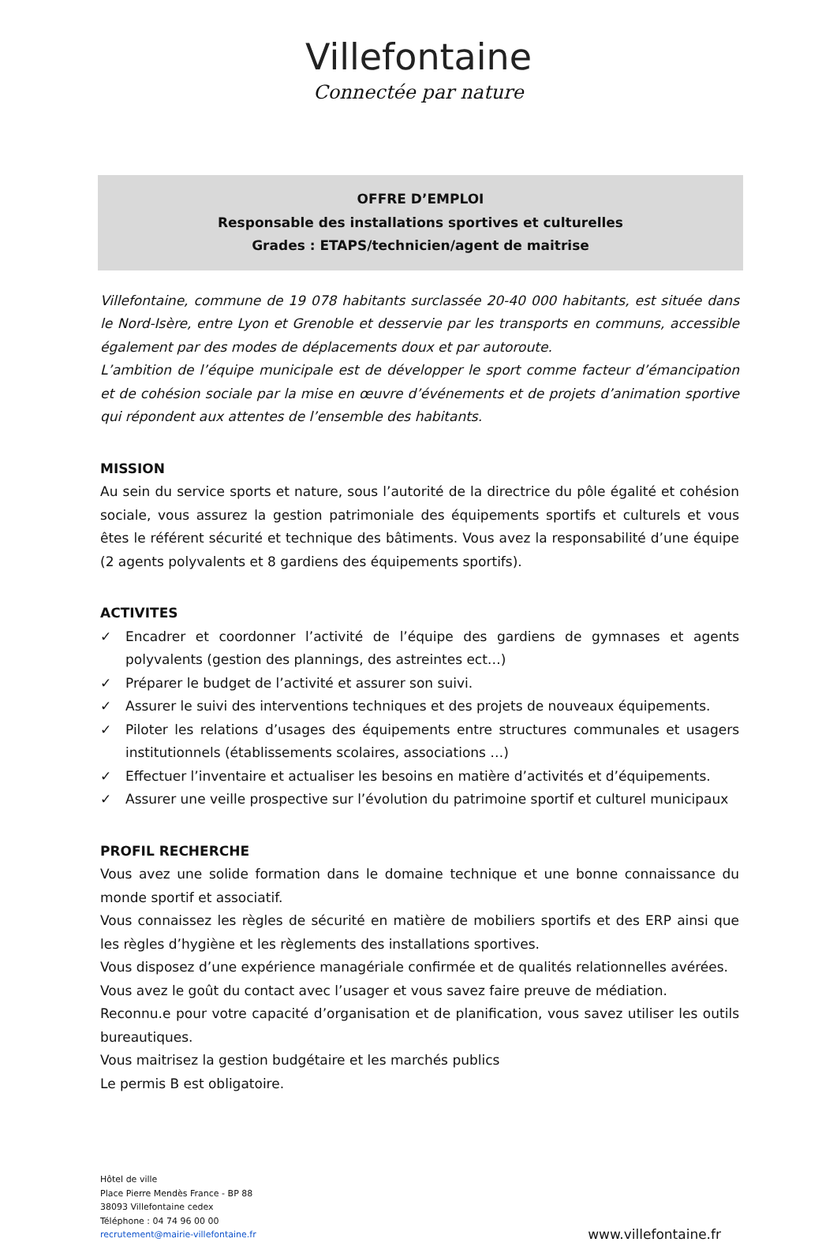Villefontaine
Connectée par nature
OFFRE D’EMPLOI
Responsable des installations sportives et culturelles
Grades : ETAPS/technicien/agent de maitrise
Villefontaine, commune de 19 078 habitants surclassée 20-40 000 habitants, est située dans le Nord-Isère, entre Lyon et Grenoble et desservie par les transports en communs, accessible également par des modes de déplacements doux et par autoroute.
L’ambition de l’équipe municipale est de développer le sport comme facteur d’émancipation et de cohésion sociale par la mise en œuvre d’événements et de projets d’animation sportive qui répondent aux attentes de l’ensemble des habitants.
MISSION
Au sein du service sports et nature, sous l’autorité de la directrice du pôle égalité et cohésion sociale, vous assurez la gestion patrimoniale des équipements sportifs et culturels et vous êtes le référent sécurité et technique des bâtiments. Vous avez la responsabilité d’une équipe (2 agents polyvalents et 8 gardiens des équipements sportifs).
ACTIVITES
✓ Encadrer et coordonner l’activité de l’équipe des gardiens de gymnases et agents polyvalents (gestion des plannings, des astreintes ect…)
✓ Préparer le budget de l’activité et assurer son suivi.
✓ Assurer le suivi des interventions techniques et des projets de nouveaux équipements.
✓ Piloter les relations d’usages des équipements entre structures communales et usagers institutionnels (établissements scolaires, associations …)
✓ Effectuer l’inventaire et actualiser les besoins en matière d’activités et d’équipements.
✓ Assurer une veille prospective sur l’évolution du patrimoine sportif et culturel municipaux
PROFIL RECHERCHE
Vous avez une solide formation dans le domaine technique et une bonne connaissance du monde sportif et associatif.
Vous connaissez les règles de sécurité en matière de mobiliers sportifs et des ERP ainsi que les règles d’hygiène et les règlements des installations sportives.
Vous disposez d’une expérience managériale confirmée et de qualités relationnelles avérées.
Vous avez le goût du contact avec l’usager et vous savez faire preuve de médiation.
Reconnu.e pour votre capacité d’organisation et de planification, vous savez utiliser les outils bureautiques.
Vous maitrisez la gestion budgétaire et les marchés publics
Le permis B est obligatoire.
Hôtel de ville
Place Pierre Mendès France - BP 88
38093 Villefontaine cedex
Téléphone : 04 74 96 00 00
recrutement@mairie-villefontaine.fr
www.villefontaine.fr